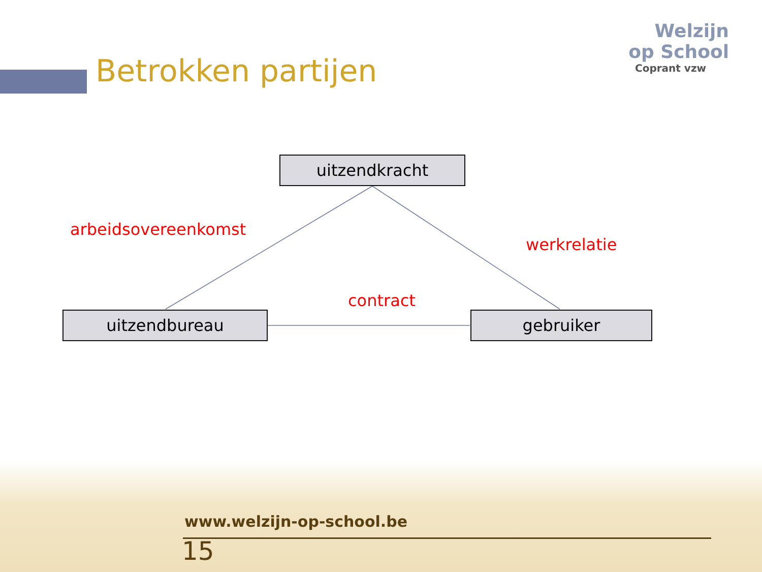Betrokken partijen
Welzijn
op School
Coprant vzw
uitzendkracht
arbeidsovereenkomst
werkrelatie
contract
uitzendbureau gebruiker
www.welzijn-op-school.be
15